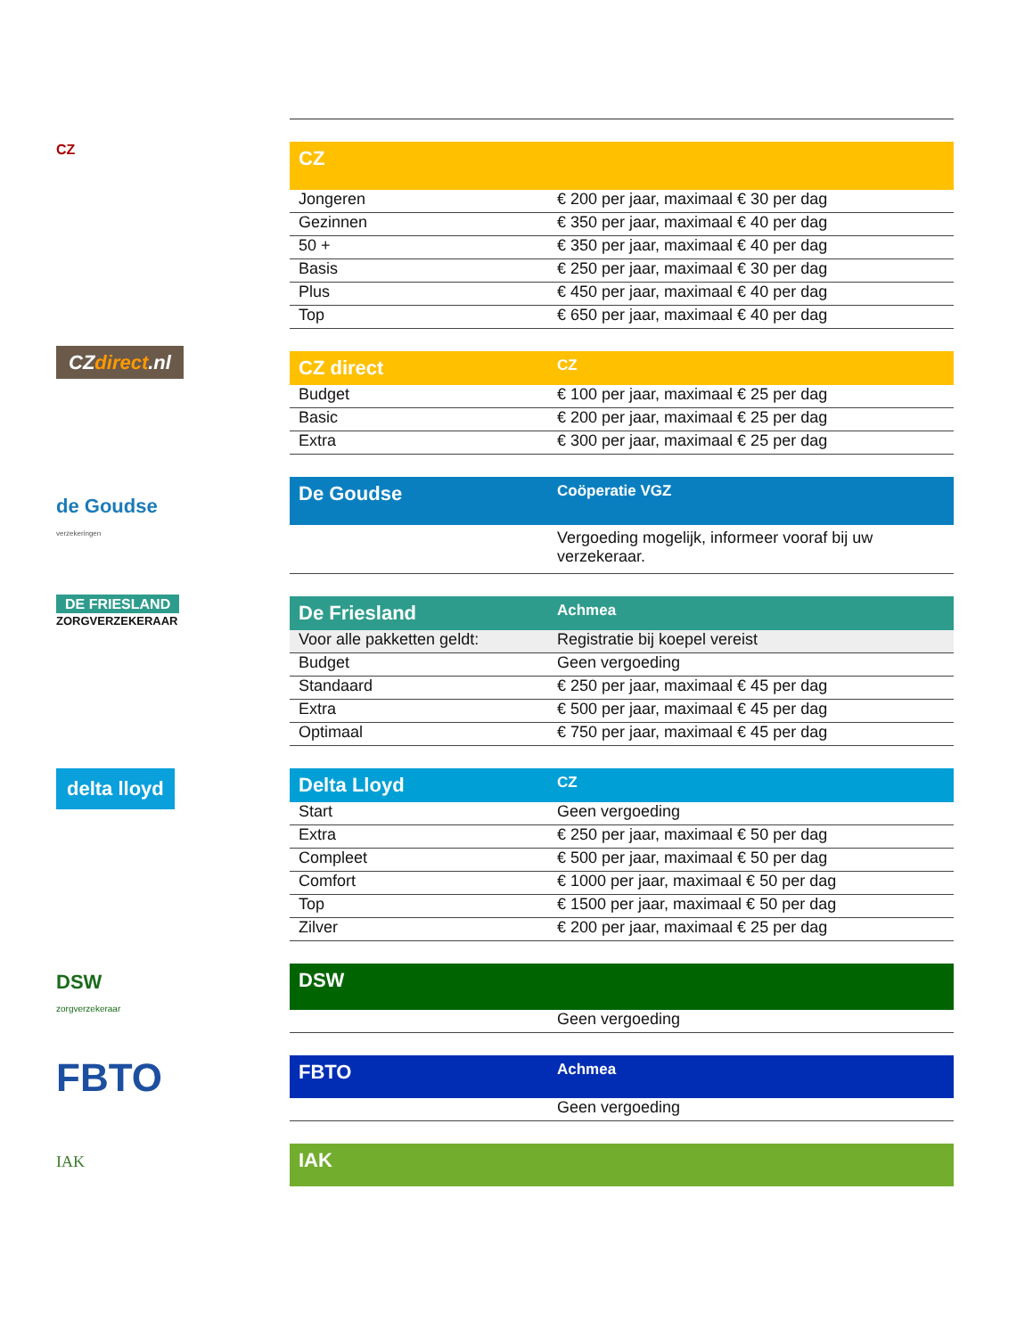CZ
| CZ | |
| --- | --- |
| Jongeren | € 200 per jaar, maximaal € 30 per dag |
| Gezinnen | € 350 per jaar, maximaal € 40 per dag |
| 50 + | € 350 per jaar, maximaal € 40 per dag |
| Basis | € 250 per jaar, maximaal € 30 per dag |
| Plus | € 450 per jaar, maximaal € 40 per dag |
| Top | € 650 per jaar, maximaal € 40 per dag |
CZdirect.nl
| CZ direct | CZ |
| --- | --- |
| Budget | € 100 per jaar, maximaal € 25 per dag |
| Basic | € 200 per jaar, maximaal € 25 per dag |
| Extra | € 300 per jaar, maximaal € 25 per dag |
de Goudse
verzekeringen
| De Goudse | Coöperatie VGZ |
| --- | --- |
| | Vergoeding mogelijk, informeer vooraf bij uw verzekeraar. |
DE FRIESLAND
ZORGVERZEKERAAR
| De Friesland | Achmea |
| --- | --- |
| Voor alle pakketten geldt: | Registratie bij koepel vereist |
| Budget | Geen vergoeding |
| Standaard | € 250 per jaar, maximaal € 45 per dag |
| Extra | € 500 per jaar, maximaal € 45 per dag |
| Optimaal | € 750 per jaar, maximaal € 45 per dag |
delta lloyd
| Delta Lloyd | CZ |
| --- | --- |
| Start | Geen vergoeding |
| Extra | € 250 per jaar, maximaal € 50 per dag |
| Compleet | € 500 per jaar, maximaal € 50 per dag |
| Comfort | € 1000 per jaar, maximaal € 50 per dag |
| Top | € 1500 per jaar, maximaal € 50 per dag |
| Zilver | € 200 per jaar, maximaal € 25 per dag |
DSW
zorgverzekeraar
| DSW | |
| --- | --- |
| | Geen vergoeding |
FBTO
| FBTO | Achmea |
| --- | --- |
| | Geen vergoeding |
IAK
| IAK | |
| --- | --- |